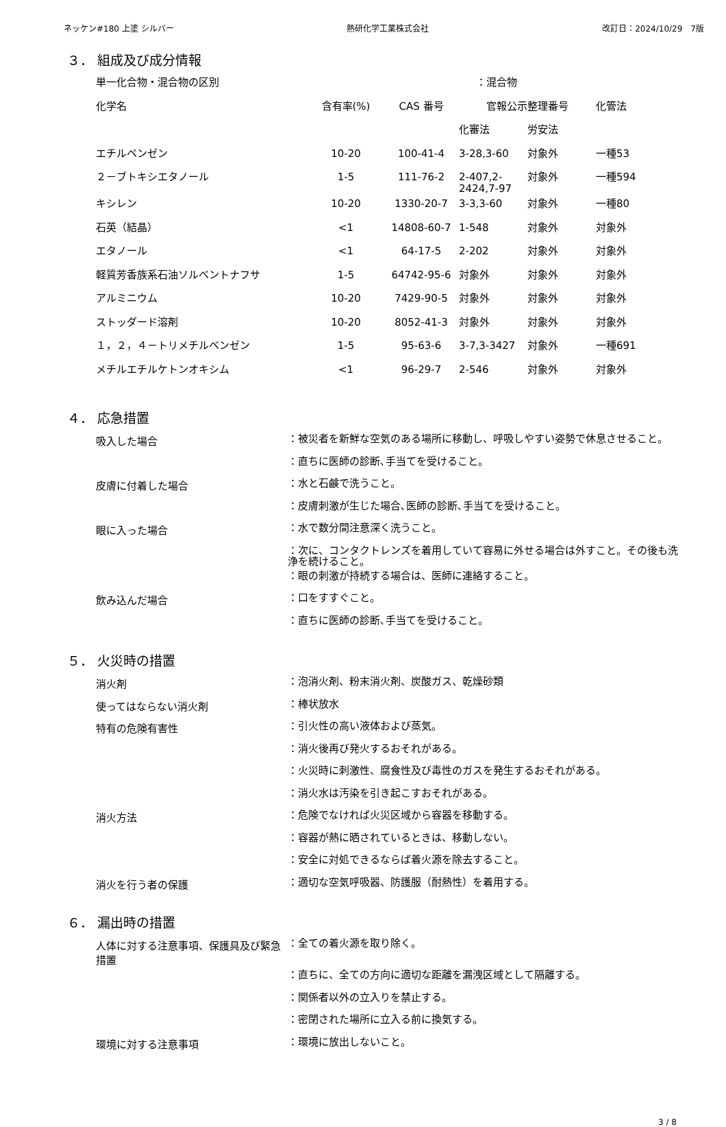ネッケン#180 上塗 シルバー 熱研化学工業株式会社 改訂日：2024/10/29　7版
３． 組成及び成分情報
| 単一化合物・混合物の区別 | ：混合物 | | | | |
| 化学名 | 含有率(%) | CAS 番号 | 官報公示整理番号 | | 化管法 |
| | | | 化審法 | 労安法 | |
| エチルベンゼン | 10-20 | 100-41-4 | 3-28,3-60 | 対象外 | 一種53 |
| ２－ブトキシエタノール | 1-5 | 111-76-2 | 2-407,2- 2424,7-97 | 対象外 | 一種594 |
| キシレン | 10-20 | 1330-20-7 | 3-3,3-60 | 対象外 | 一種80 |
| 石英（結晶） | <1 | 14808-60-7 | 1-548 | 対象外 | 対象外 |
| エタノール | <1 | 64-17-5 | 2-202 | 対象外 | 対象外 |
| 軽質芳香族系石油ソルベントナフサ | 1-5 | 64742-95-6 | 対象外 | 対象外 | 対象外 |
| アルミニウム | 10-20 | 7429-90-5 | 対象外 | 対象外 | 対象外 |
| ストッダード溶剤 | 10-20 | 8052-41-3 | 対象外 | 対象外 | 対象外 |
| １，２，４－トリメチルベンゼン | 1-5 | 95-63-6 | 3-7,3-3427 | 対象外 | 一種691 |
| メチルエチルケトンオキシム | <1 | 96-29-7 | 2-546 | 対象外 | 対象外 |
４． 応急措置
吸入した場合
：被災者を新鮮な空気のある場所に移動し、呼吸しやすい姿勢で休息させること。
：直ちに医師の診断､手当てを受けること。
皮膚に付着した場合
：水と石鹸で洗うこと。
：皮膚刺激が生じた場合､医師の診断､手当てを受けること。
眼に入った場合
：水で数分間注意深く洗うこと。
：次に、コンタクトレンズを着用していて容易に外せる場合は外すこと。その後も洗浄を続けること。
：眼の刺激が持続する場合は、医師に連絡すること。
飲み込んだ場合
：口をすすぐこと。
：直ちに医師の診断､手当てを受けること。
５． 火災時の措置
消火剤
：泡消火剤、粉末消火剤、炭酸ガス、乾燥砂類
使ってはならない消火剤
：棒状放水
特有の危険有害性
：引火性の高い液体および蒸気。
：消火後再び発火するおそれがある。
：火災時に刺激性、腐食性及び毒性のガスを発生するおそれがある。
：消火水は汚染を引き起こすおそれがある。
消火方法
：危険でなければ火災区域から容器を移動する。
：容器が熱に晒されているときは、移動しない。
：安全に対処できるならば着火源を除去すること。
消火を行う者の保護
：適切な空気呼吸器、防護服（耐熱性）を着用する。
６． 漏出時の措置
人体に対する注意事項、保護具及び緊急措置
：全ての着火源を取り除く。
：直ちに、全ての方向に適切な距離を漏洩区域として隔離する。
：関係者以外の立入りを禁止する。
：密閉された場所に立入る前に換気する。
環境に対する注意事項
：環境に放出しないこと。
3 / 8